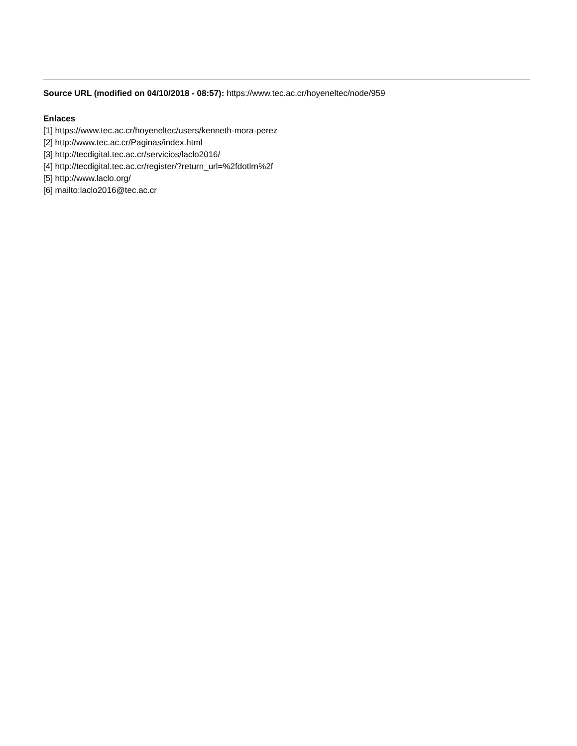Source URL (modified on 04/10/2018 - 08:57): https://www.tec.ac.cr/hoyeneltec/node/959
Enlaces
[1] https://www.tec.ac.cr/hoyeneltec/users/kenneth-mora-perez
[2] http://www.tec.ac.cr/Paginas/index.html
[3] http://tecdigital.tec.ac.cr/servicios/laclo2016/
[4] http://tecdigital.tec.ac.cr/register/?return_url=%2fdotlrn%2f
[5] http://www.laclo.org/
[6] mailto:laclo2016@tec.ac.cr